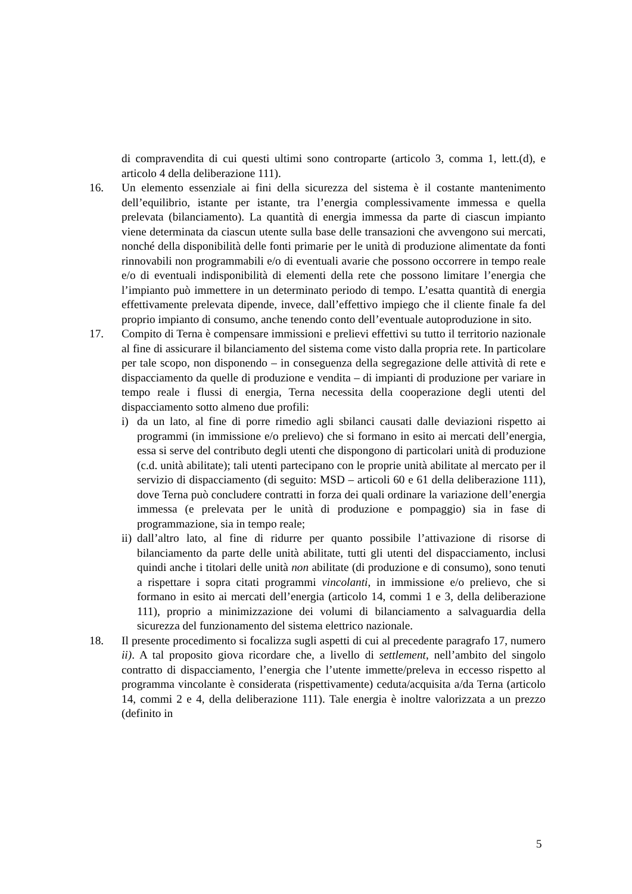di compravendita di cui questi ultimi sono controparte (articolo 3, comma 1, lett.(d), e articolo 4 della deliberazione 111).
16. Un elemento essenziale ai fini della sicurezza del sistema è il costante mantenimento dell’equilibrio, istante per istante, tra l’energia complessivamente immessa e quella prelevata (bilanciamento). La quantità di energia immessa da parte di ciascun impianto viene determinata da ciascun utente sulla base delle transazioni che avvengono sui mercati, nonché della disponibilità delle fonti primarie per le unità di produzione alimentate da fonti rinnovabili non programmabili e/o di eventuali avarie che possono occorrere in tempo reale e/o di eventuali indisponibilità di elementi della rete che possono limitare l’energia che l’impianto può immettere in un determinato periodo di tempo. L’esatta quantità di energia effettivamente prelevata dipende, invece, dall’effettivo impiego che il cliente finale fa del proprio impianto di consumo, anche tenendo conto dell’eventuale autoproduzione in sito.
17. Compito di Terna è compensare immissioni e prelievi effettivi su tutto il territorio nazionale al fine di assicurare il bilanciamento del sistema come visto dalla propria rete. In particolare per tale scopo, non disponendo – in conseguenza della segregazione delle attività di rete e dispacciamento da quelle di produzione e vendita – di impianti di produzione per variare in tempo reale i flussi di energia, Terna necessita della cooperazione degli utenti del dispacciamento sotto almeno due profili:
i) da un lato, al fine di porre rimedio agli sbilanci causati dalle deviazioni rispetto ai programmi (in immissione e/o prelievo) che si formano in esito ai mercati dell’energia, essa si serve del contributo degli utenti che dispongono di particolari unità di produzione (c.d. unità abilitate); tali utenti partecipano con le proprie unità abilitate al mercato per il servizio di dispacciamento (di seguito: MSD – articoli 60 e 61 della deliberazione 111), dove Terna può concludere contratti in forza dei quali ordinare la variazione dell’energia immessa (e prelevata per le unità di produzione e pompaggio) sia in fase di programmazione, sia in tempo reale;
ii)
dall’altro lato, al fine di ridurre per quanto possibile l’attivazione di risorse di bilanciamento da parte delle unità abilitate, tutti gli utenti del dispacciamento, inclusi quindi anche i titolari delle unità non abilitate (di produzione e di consumo), sono tenuti a rispettare i sopra citati programmi vincolanti, in immissione e/o prelievo, che si formano in esito ai mercati dell’energia (articolo 14, commi 1 e 3, della deliberazione 111), proprio a minimizzazione dei volumi di bilanciamento a salvaguardia della sicurezza del funzionamento del sistema elettrico nazionale.
18. Il presente procedimento si focalizza sugli aspetti di cui al precedente paragrafo 17, numero ii). A tal proposito giova ricordare che, a livello di settlement, nell’ambito del singolo contratto di dispacciamento, l’energia che l’utente immette/preleva in eccesso rispetto al programma vincolante è considerata (rispettivamente) ceduta/acquisita a/da Terna (articolo 14, commi 2 e 4, della deliberazione 111). Tale energia è inoltre valorizzata a un prezzo (definito in
5